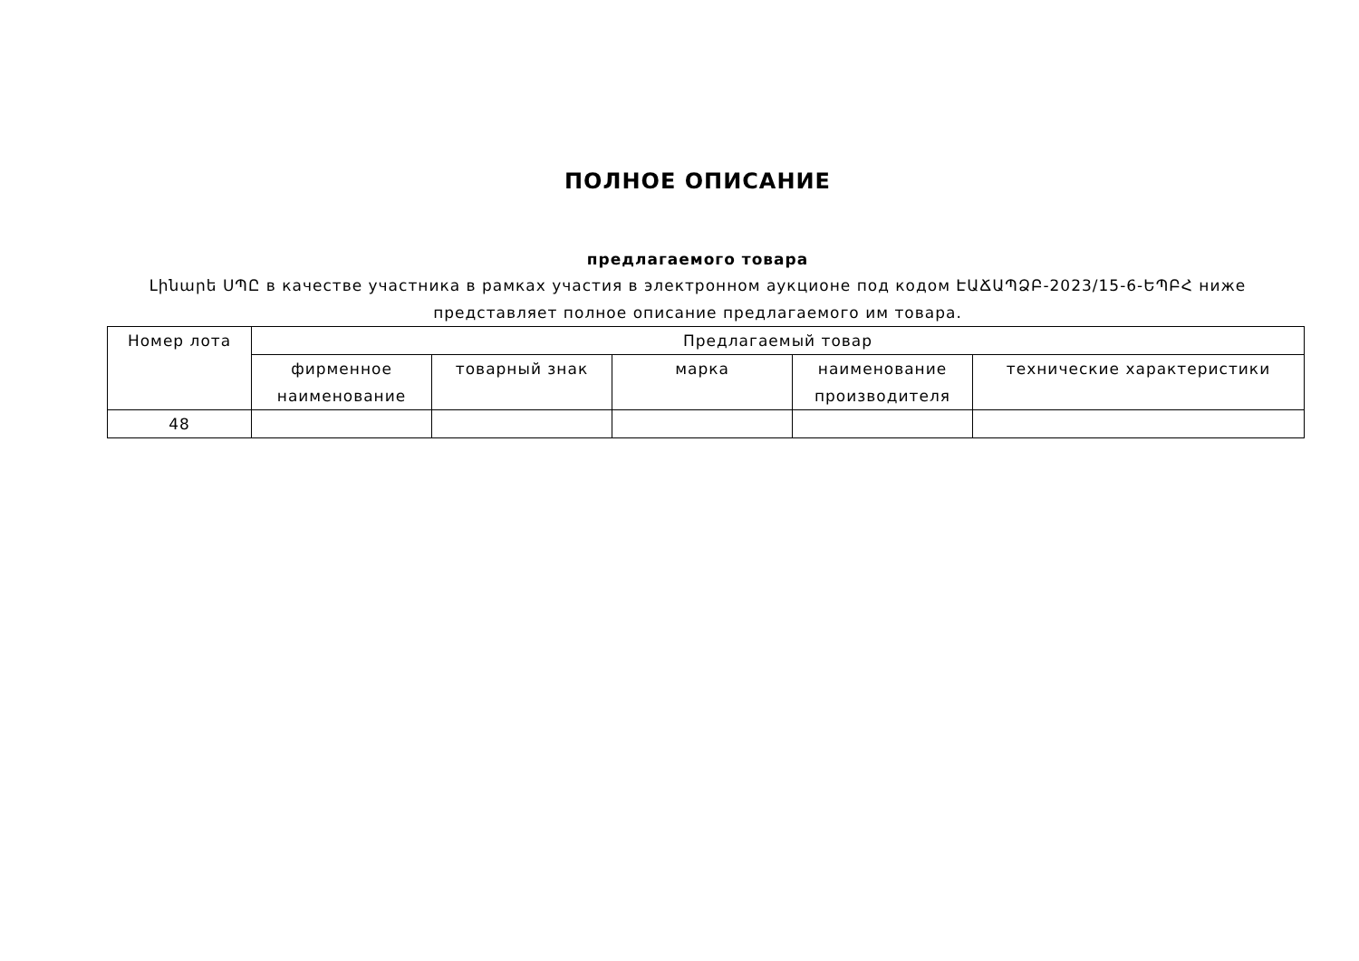ПОЛНОЕ ОПИСАНИЕ
предлагаемого товара
Լինարե ՍՊԸ в качестве участника в рамках участия в электронном аукционе под кодом ԷԱՃԱՊՁԲ-2023/15-6-ԵՊԲՀ ниже представляет полное описание предлагаемого им товара.
| Номер лота | Предлагаемый товар | | | | |
| --- | --- | --- | --- | --- | --- |
| | фирменное наименование | товарный знак | марка | наименование производителя | технические характеристики |
| 48 | | | | | |